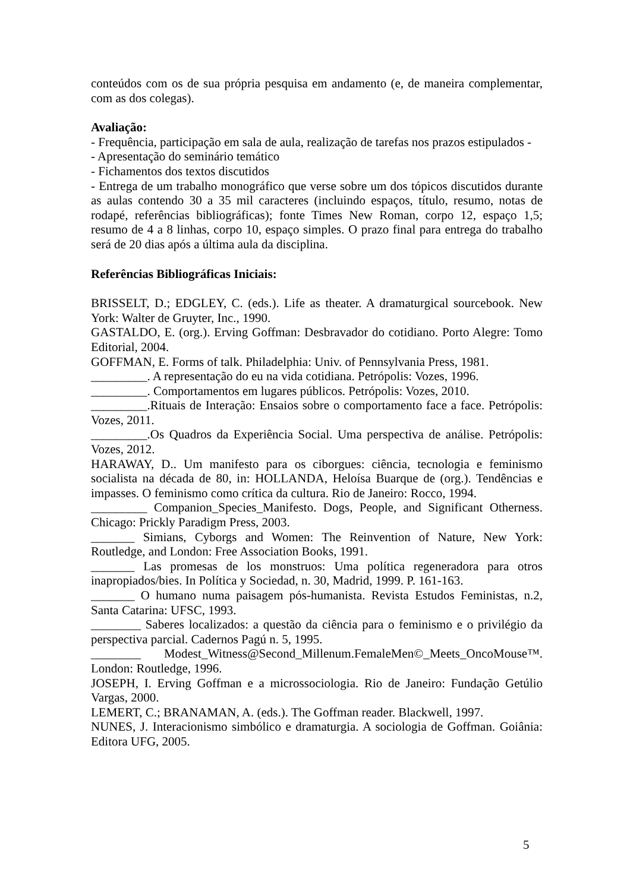conteúdos com os de sua própria pesquisa em andamento (e, de maneira complementar, com as dos colegas).
Avaliação:
- Frequência, participação em sala de aula, realização de tarefas nos prazos estipulados -
- Apresentação do seminário temático
- Fichamentos dos textos discutidos
- Entrega de um trabalho monográfico que verse sobre um dos tópicos discutidos durante as aulas contendo 30 a 35 mil caracteres (incluindo espaços, título, resumo, notas de rodapé, referências bibliográficas); fonte Times New Roman, corpo 12, espaço 1,5; resumo de 4 a 8 linhas, corpo 10, espaço simples. O prazo final para entrega do trabalho será de 20 dias após a última aula da disciplina.
Referências Bibliográficas Iniciais:
BRISSELT, D.; EDGLEY, C. (eds.). Life as theater. A dramaturgical sourcebook. New York: Walter de Gruyter, Inc., 1990.
GASTALDO, E. (org.). Erving Goffman: Desbravador do cotidiano. Porto Alegre: Tomo Editorial, 2004.
GOFFMAN, E. Forms of talk. Philadelphia: Univ. of Pennsylvania Press, 1981.
_________. A representação do eu na vida cotidiana. Petrópolis: Vozes, 1996.
_________. Comportamentos em lugares públicos. Petrópolis: Vozes, 2010.
_________.Rituais de Interação: Ensaios sobre o comportamento face a face. Petrópolis: Vozes, 2011.
_________.Os Quadros da Experiência Social. Uma perspectiva de análise. Petrópolis: Vozes, 2012.
HARAWAY, D.. Um manifesto para os ciborgues: ciência, tecnologia e feminismo socialista na década de 80, in: HOLLANDA, Heloísa Buarque de (org.). Tendências e impasses. O feminismo como crítica da cultura. Rio de Janeiro: Rocco, 1994.
_________ Companion_Species_Manifesto. Dogs, People, and Significant Otherness. Chicago: Prickly Paradigm Press, 2003.
_______ Simians, Cyborgs and Women: The Reinvention of Nature, New York: Routledge, and London: Free Association Books, 1991.
_______ Las promesas de los monstruos: Uma política regeneradora para otros inapropiados/bies. In Política y Sociedad, n. 30, Madrid, 1999. P. 161-163.
_______ O humano numa paisagem pós-humanista. Revista Estudos Feministas, n.2, Santa Catarina: UFSC, 1993.
________ Saberes localizados: a questão da ciência para o feminismo e o privilégio da perspectiva parcial. Cadernos Pagú n. 5, 1995.
________ Modest_Witness@Second_Millenum.FemaleMen©_Meets_OncoMouse™. London: Routledge, 1996.
JOSEPH, I. Erving Goffman e a microssociologia. Rio de Janeiro: Fundação Getúlio Vargas, 2000.
LEMERT, C.; BRANAMAN, A. (eds.). The Goffman reader. Blackwell, 1997.
NUNES, J. Interacionismo simbólico e dramaturgia. A sociologia de Goffman. Goiânia: Editora UFG, 2005.
5